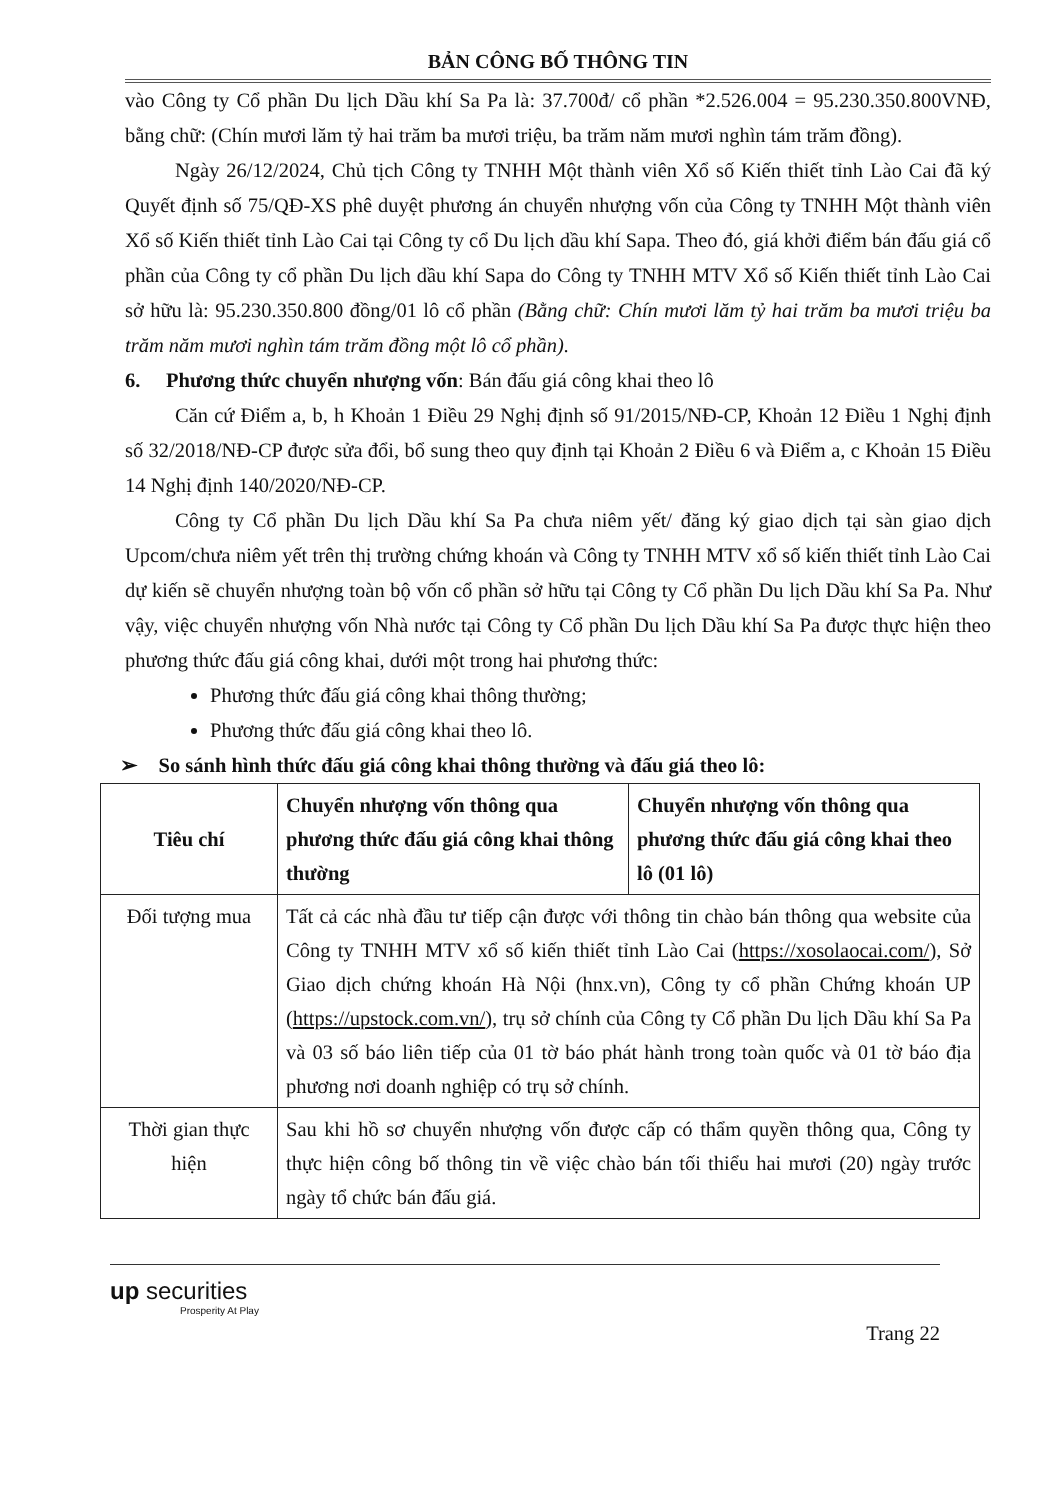BẢN CÔNG BỐ THÔNG TIN
vào Công ty Cổ phần Du lịch Dầu khí Sa Pa là: 37.700đ/ cổ phần *2.526.004 = 95.230.350.800VNĐ, bằng chữ: (Chín mươi lăm tỷ hai trăm ba mươi triệu, ba trăm năm mươi nghìn tám trăm đồng).
Ngày 26/12/2024, Chủ tịch Công ty TNHH Một thành viên Xổ số Kiến thiết tỉnh Lào Cai đã ký Quyết định số 75/QĐ-XS phê duyệt phương án chuyển nhượng vốn của Công ty TNHH Một thành viên Xổ số Kiến thiết tỉnh Lào Cai tại Công ty cổ Du lịch dầu khí Sapa. Theo đó, giá khởi điểm bán đấu giá cổ phần của Công ty cổ phần Du lịch dầu khí Sapa do Công ty TNHH MTV Xổ số Kiến thiết tỉnh Lào Cai sở hữu là: 95.230.350.800 đồng/01 lô cổ phần (Bằng chữ: Chín mươi lăm tỷ hai trăm ba mươi triệu ba trăm năm mươi nghìn tám trăm đồng một lô cổ phần).
6. Phương thức chuyển nhượng vốn: Bán đấu giá công khai theo lô
Căn cứ Điểm a, b, h Khoản 1 Điều 29 Nghị định số 91/2015/NĐ-CP, Khoản 12 Điều 1 Nghị định số 32/2018/NĐ-CP được sửa đổi, bổ sung theo quy định tại Khoản 2 Điều 6 và Điểm a, c Khoản 15 Điều 14 Nghị định 140/2020/NĐ-CP.
Công ty Cổ phần Du lịch Dầu khí Sa Pa chưa niêm yết/ đăng ký giao dịch tại sàn giao dịch Upcom/chưa niêm yết trên thị trường chứng khoán và Công ty TNHH MTV xổ số kiến thiết tỉnh Lào Cai dự kiến sẽ chuyển nhượng toàn bộ vốn cổ phần sở hữu tại Công ty Cổ phần Du lịch Dầu khí Sa Pa. Như vậy, việc chuyển nhượng vốn Nhà nước tại Công ty Cổ phần Du lịch Dầu khí Sa Pa được thực hiện theo phương thức đấu giá công khai, dưới một trong hai phương thức:
Phương thức đấu giá công khai thông thường;
Phương thức đấu giá công khai theo lô.
➢ So sánh hình thức đấu giá công khai thông thường và đấu giá theo lô:
| Tiêu chí | Chuyển nhượng vốn thông qua phương thức đấu giá công khai thông thường | Chuyển nhượng vốn thông qua phương thức đấu giá công khai theo lô (01 lô) |
| --- | --- | --- |
| Đối tượng mua | Tất cả các nhà đầu tư tiếp cận được với thông tin chào bán thông qua website của Công ty TNHH MTV xổ số kiến thiết tỉnh Lào Cai ( https://xosolaocai.com/ ), Sở Giao dịch chứng khoán Hà Nội (hnx.vn), Công ty cổ phần Chứng khoán UP ( https://upstock.com.vn/ ), trụ sở chính của Công ty Cổ phần Du lịch Dầu khí Sa Pa và 03 số báo liên tiếp của 01 tờ báo phát hành trong toàn quốc và 01 tờ báo địa phương nơi doanh nghiệp có trụ sở chính. | |
| Thời gian thực hiện | Sau khi hồ sơ chuyển nhượng vốn được cấp có thẩm quyền thông qua, Công ty thực hiện công bố thông tin về việc chào bán tối thiểu hai mươi (20) ngày trước ngày tổ chức bán đấu giá. | |
up securities
Prosperity At Play
Trang 22